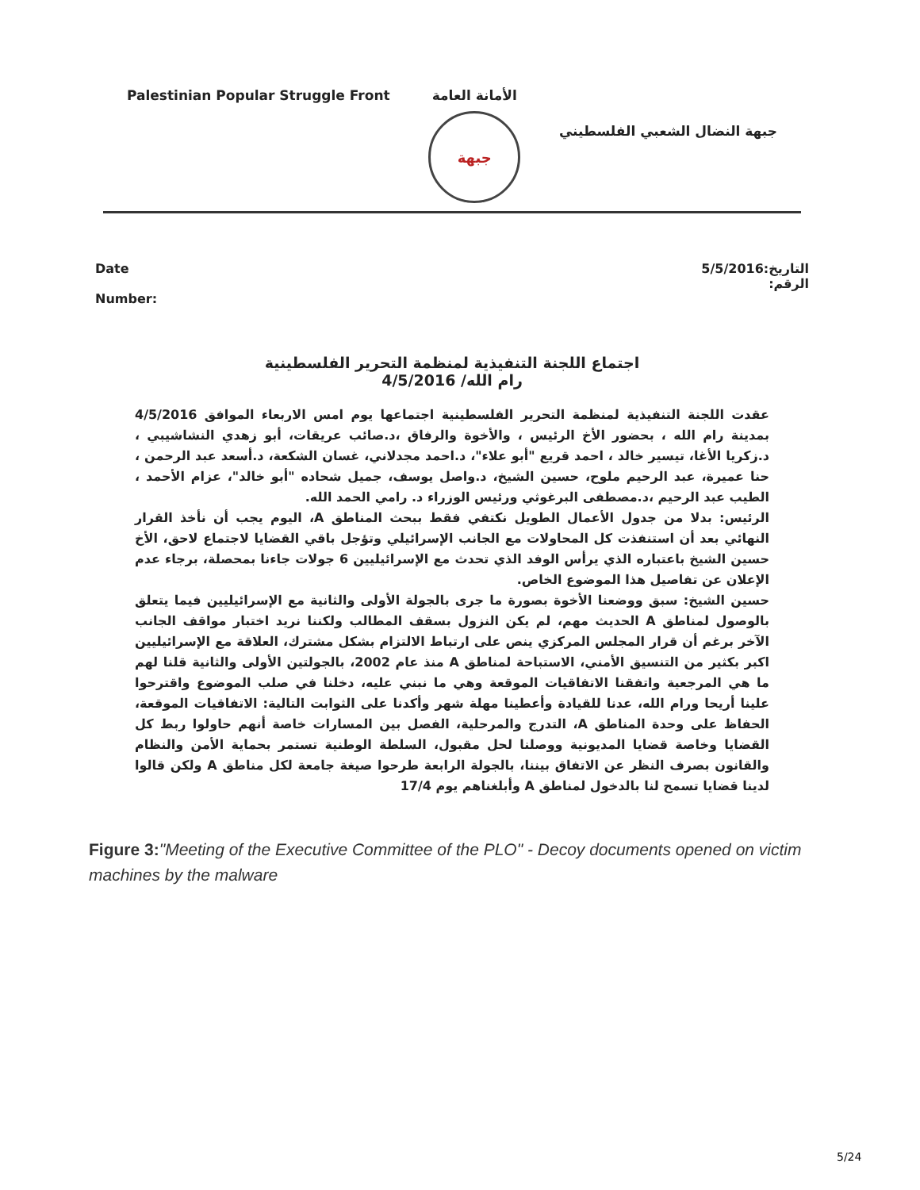Palestinian Popular Struggle Front
الأمانة العامة
جبهة
جبهة النضال الشعبي الفلسطيني
Date
Number:
التاريخ:5/5/2016
الرقم:
اجتماع اللجنة التنفيذية لمنظمة التحرير الفلسطينية
رام الله/ 4/5/2016
عقدت اللجنة التنفيذية لمنظمة التحرير الفلسطينية اجتماعها يوم امس الاربعاء الموافق 4/5/2016 بمدينة رام الله ، بحضور الأخ الرئيس ، والأخوة والرفاق ،د.صائب عريقات، أبو زهدي النشاشيبي ، د.زكريا الأغا، تيسير خالد ، احمد قريع "أبو علاء"، د.احمد مجدلاني، غسان الشكعة، د.أسعد عبد الرحمن ، حنا عميرة، عبد الرحيم ملوح، حسين الشيخ، د.واصل يوسف، جميل شحاده "أبو خالد"، عزام الأحمد ، الطيب عبد الرحيم ،د.مصطفى البرغوثي ورئيس الوزراء د. رامي الحمد الله.
الرئيس: بدلا من جدول الأعمال الطويل نكتفي فقط ببحث المناطق A، اليوم يجب أن نأخذ القرار النهائي بعد أن استنفذت كل المحاولات مع الجانب الإسرائيلي وتؤجل باقي القضايا لاجتماع لاحق، الأخ حسين الشيخ باعتباره الذي يرأس الوفد الذي تحدث مع الإسرائيليين 6 جولات جاءنا بمحصلة، برجاء عدم الإعلان عن تفاصيل هذا الموضوع الخاص.
حسين الشيخ: سبق ووضعنا الأخوة بصورة ما جرى بالجولة الأولى والثانية مع الإسرائيليين فيما يتعلق بالوصول لمناطق A الحديث مهم، لم يكن النزول بسقف المطالب ولكننا نريد اختبار مواقف الجانب الآخر برغم أن قرار المجلس المركزي ينص على ارتباط الالتزام بشكل مشترك، العلاقة مع الإسرائيليين اكبر بكثير من التنسيق الأمني، الاستباحة لمناطق A منذ عام 2002، بالجولتين الأولى والثانية قلنا لهم ما هي المرجعية واتفقنا الاتفاقيات الموقعة وهي ما نبني عليه، دخلنا في صلب الموضوع واقترحوا علينا أريحا ورام الله، عدنا للقيادة وأعطينا مهلة شهر وأكدنا على الثوابت التالية: الاتفاقيات الموقعة، الحفاظ على وحدة المناطق A، التدرج والمرحلية، الفصل بين المسارات خاصة أنهم حاولوا ربط كل القضايا وخاصة قضايا المديونية ووصلنا لحل مقبول، السلطة الوطنية تستمر بحماية الأمن والنظام والقانون بصرف النظر عن الاتفاق بيننا، بالجولة الرابعة طرحوا صيغة جامعة لكل مناطق A ولكن قالوا لدينا قضايا تسمح لنا بالدخول لمناطق A وأبلغناهم يوم 17/4
Figure 3:"Meeting of the Executive Committee of the PLO" - Decoy documents opened on victim machines by the malware
5/24